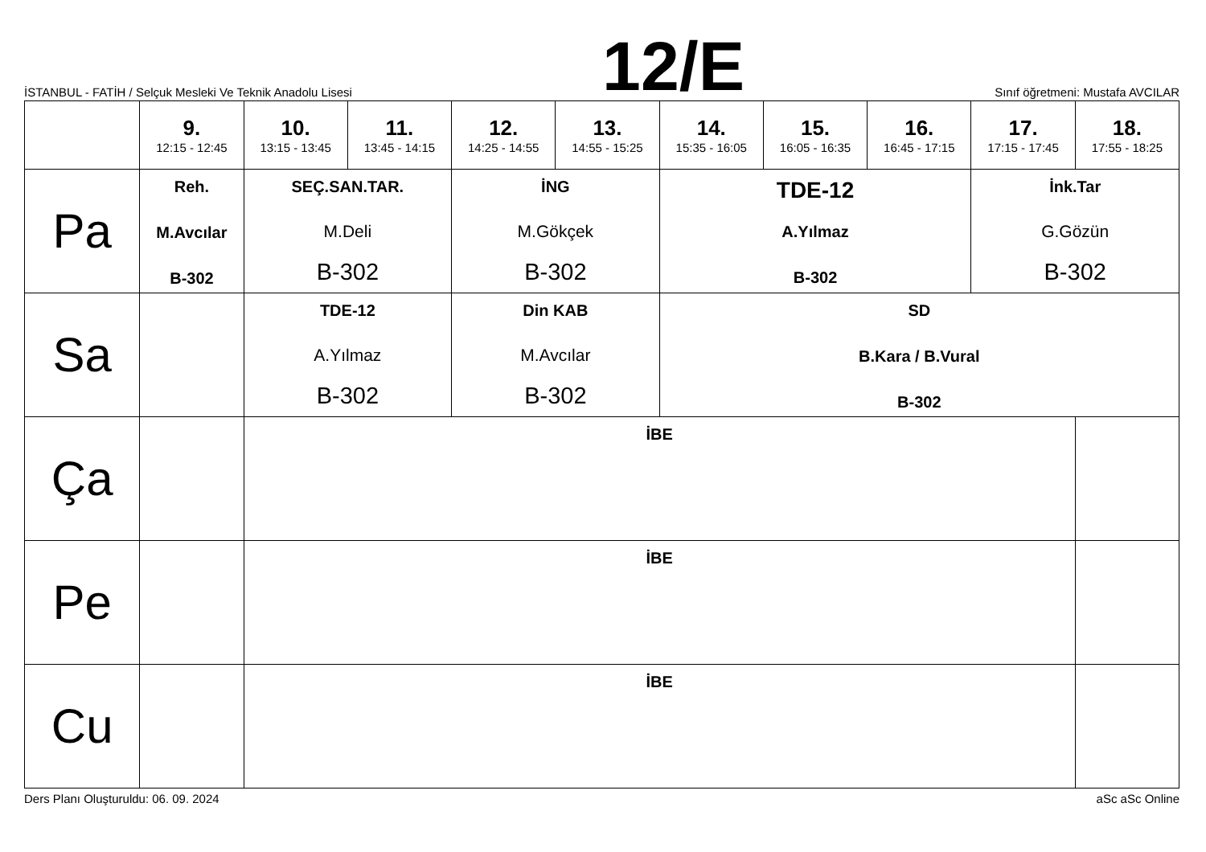İSTANBUL - FATİH / Selçuk Mesleki Ve Teknik Anadolu Lisesi
12/E
Sınıf öğretmeni: Mustafa AVCILAR
| | 9. 12:15 - 12:45 | 10. 13:15 - 13:45 | 11. 13:45 - 14:15 | 12. 14:25 - 14:55 | 13. 14:55 - 15:25 | 14. 15:35 - 16:05 | 15. 16:05 - 16:35 | 16. 16:45 - 17:15 | 17. 17:15 - 17:45 | 18. 17:55 - 18:25 |
| --- | --- | --- | --- | --- | --- | --- | --- | --- | --- | --- |
| Pa | Reh. M.Avcılar B-302 | SEÇ.SAN.TAR. M.Deli B-302 | | İNG M.Gökçek B-302 | | TDE-12 A.Yılmaz B-302 | | | İnk.Tar G.Gözün B-302 | |
| Sa | | TDE-12 A.Yılmaz B-302 | | Din KAB M.Avcılar B-302 | | SD B.Kara / B.Vural B-302 | | | | |
| Ça | | İBE | | | | | | | | |
| Pe | | İBE | | | | | | | | |
| Cu | | İBE | | | | | | | | |
Ders Planı Oluşturuldu: 06. 09. 2024
aSc aSc Online